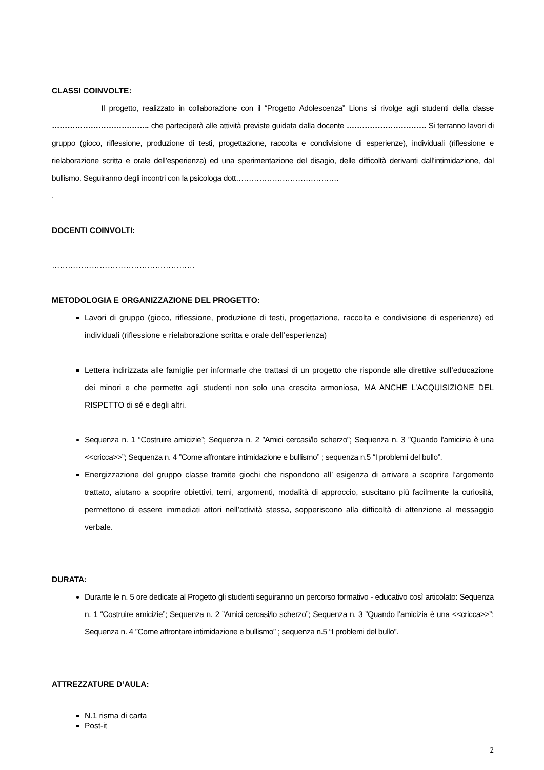CLASSI COINVOLTE:
Il progetto, realizzato in collaborazione con il “Progetto Adolescenza” Lions si rivolge agli studenti della classe ……………………………….. che parteciperà alle attività previste guidata dalla docente …………………………. Si terranno lavori di gruppo (gioco, riflessione, produzione di testi, progettazione, raccolta e condivisione di esperienze), individuali (riflessione e rielaborazione scritta e orale dell’esperienza) ed una sperimentazione del disagio, delle difficoltà derivanti dall’intimidazione, dal bullismo. Seguiranno degli incontri con la psicologa dott………………………………….
.
DOCENTI COINVOLTI:
………………………………………………
METODOLOGIA E ORGANIZZAZIONE DEL PROGETTO:
Lavori di gruppo (gioco, riflessione, produzione di testi, progettazione, raccolta e condivisione di esperienze) ed individuali (riflessione e rielaborazione scritta e orale dell’esperienza)
Lettera indirizzata alle famiglie per informarle che trattasi di un progetto che risponde alle direttive sull’educazione dei minori e che permette agli studenti non solo una crescita armoniosa, MA ANCHE L’ACQUISIZIONE DEL RISPETTO di sé e degli altri.
Sequenza n. 1 “Costruire amicizie”; Sequenza n. 2 ”Amici cercasi/lo scherzo”; Sequenza n. 3 ”Quando l’amicizia è una <<cricca>>”; Sequenza n. 4 ”Come affrontare intimidazione e bullismo” ; sequenza n.5 “I problemi del bullo”.
Energizzazione del gruppo classe tramite giochi che rispondono all’ esigenza di arrivare a scoprire l’argomento trattato, aiutano a scoprire obiettivi, temi, argomenti, modalità di approccio, suscitano più facilmente la curiosità, permettono di essere immediati attori nell’attività stessa, sopperiscono alla difficoltà di attenzione al messaggio verbale.
DURATA:
Durante le n. 5 ore dedicate al Progetto gli studenti seguiranno un percorso formativo - educativo così articolato: Sequenza n. 1 “Costruire amicizie”; Sequenza n. 2 ”Amici cercasi/lo scherzo”; Sequenza n. 3 ”Quando l’amicizia è una <<cricca>>”; Sequenza n. 4 ”Come affrontare intimidazione e bullismo” ; sequenza n.5 “I problemi del bullo”.
ATTREZZATURE D’AULA:
N.1 risma di carta
Post-it
2